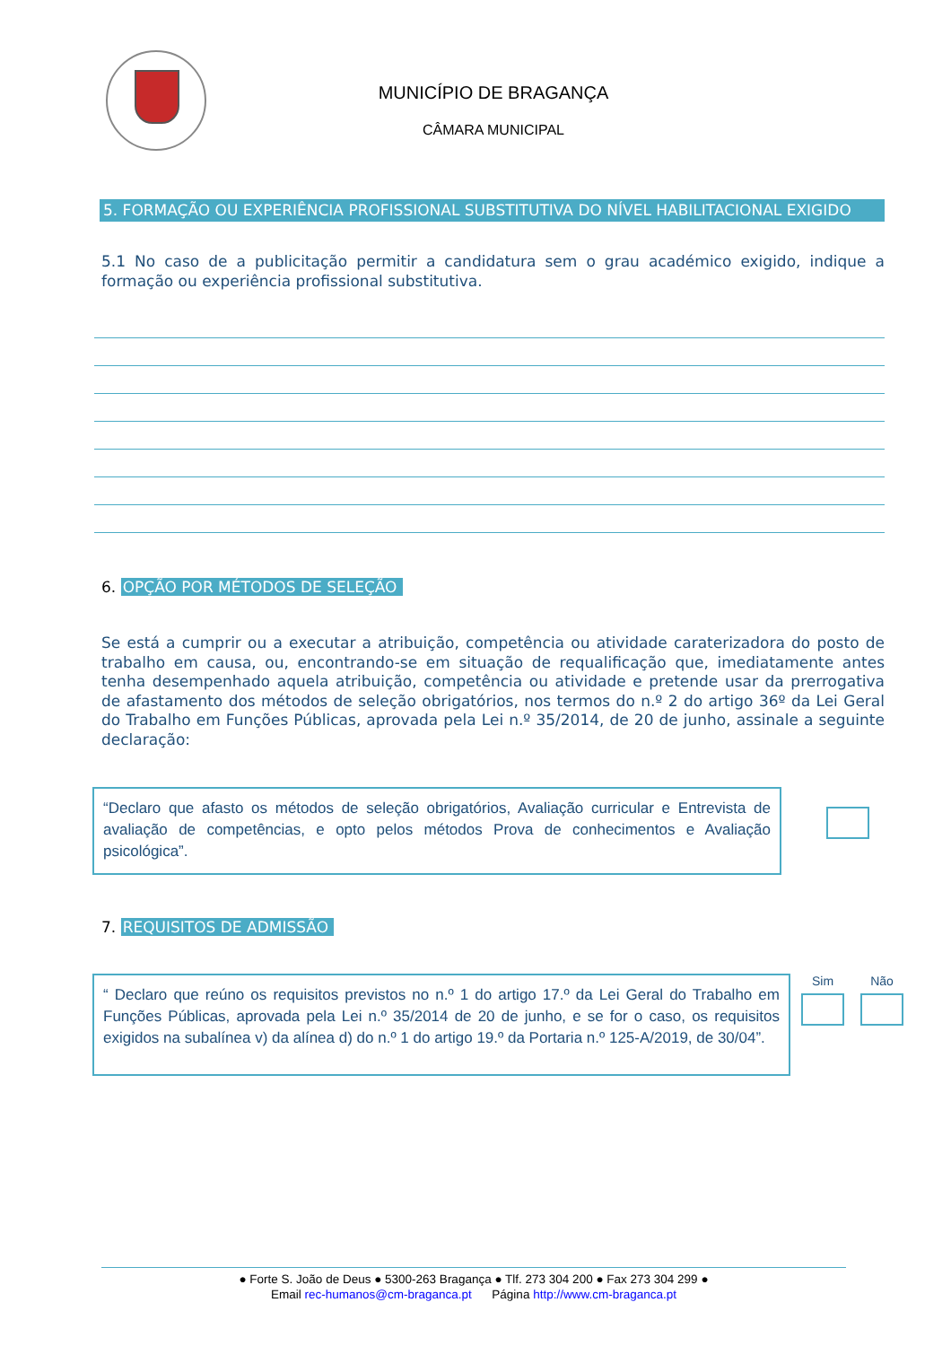MUNICÍPIO DE BRAGANÇA
CÂMARA MUNICIPAL
5. FORMAÇÃO OU EXPERIÊNCIA PROFISSIONAL SUBSTITUTIVA DO NÍVEL HABILITACIONAL EXIGIDO
5.1 No caso de a publicitação permitir a candidatura sem o grau académico exigido, indique a formação ou experiência profissional substitutiva.
6. OPÇÃO POR MÉTODOS DE SELEÇÃO
Se está a cumprir ou a executar a atribuição, competência ou atividade caraterizadora do posto de trabalho em causa, ou, encontrando-se em situação de requalificação que, imediatamente antes tenha desempenhado aquela atribuição, competência ou atividade e pretende usar da prerrogativa de afastamento dos métodos de seleção obrigatórios, nos termos do n.º 2 do artigo 36º da Lei Geral do Trabalho em Funções Públicas, aprovada pela Lei n.º 35/2014, de 20 de junho, assinale a seguinte declaração:
“Declaro que afasto os métodos de seleção obrigatórios, Avaliação curricular e Entrevista de avaliação de competências, e opto pelos métodos Prova de conhecimentos e Avaliação psicológica”.
7. REQUISITOS DE ADMISSÃO
“ Declaro que reúno os requisitos previstos no n.º 1 do artigo 17.º da Lei Geral do Trabalho em Funções Públicas, aprovada pela Lei n.º 35/2014 de 20 de junho, e se for o caso, os requisitos exigidos na subalínea v) da alínea d) do n.º 1 do artigo 19.º da Portaria n.º 125-A/2019, de 30/04”.
Sim Não
● Forte S. João de Deus ● 5300-263 Bragança ● Tlf. 273 304 200 ● Fax 273 304 299 ●
Email rec-humanos@cm-braganca.pt Página http://www.cm-braganca.pt